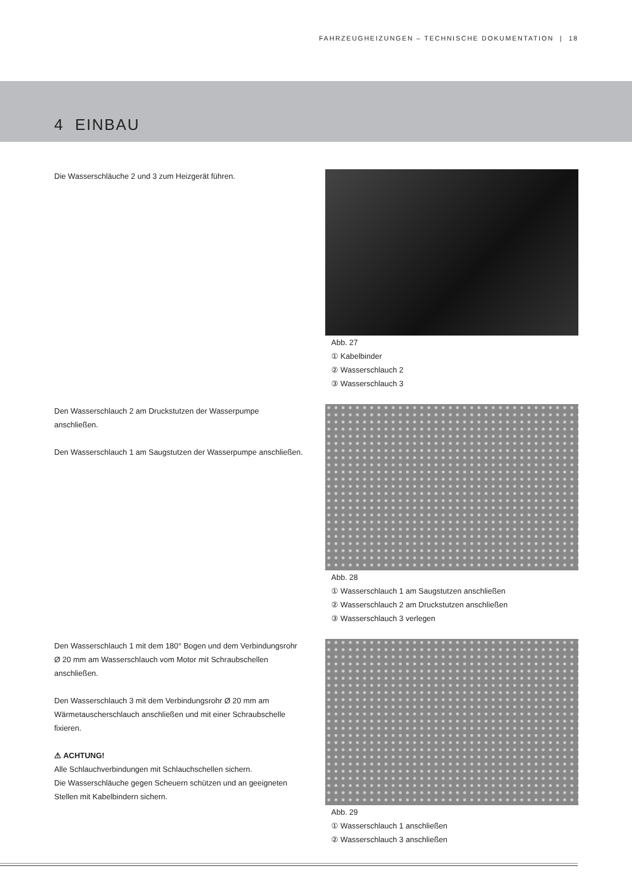FAHRZEUGHEIZUNGEN – TECHNISCHE DOKUMENTATION | 18
4 EINBAU
Die Wasserschläuche 2 und 3 zum Heizgerät führen. Abb. 27
① Kabelbinder
② Wasserschlauch 2
③ Wasserschlauch 3
Den Wasserschlauch 2 am Druckstutzen der Wasserpumpe anschließen.
Den Wasserschlauch 1 am Saugstutzen der Wasserpumpe anschließen.
Abb. 28
① Wasserschlauch 1 am Saugstutzen anschließen
② Wasserschlauch 2 am Druckstutzen anschließen
③ Wasserschlauch 3 verlegen
Den Wasserschlauch 1 mit dem 180° Bogen und dem Verbindungsrohr Ø 20 mm am Wasserschlauch vom Motor mit Schraubschellen anschließen.
Den Wasserschlauch 3 mit dem Verbindungsrohr Ø 20 mm am Wärmetauscherschlauch anschließen und mit einer Schraubschelle fixieren.
⚠ ACHTUNG!
Alle Schlauchverbindungen mit Schlauchschellen sichern.
Die Wasserschläuche gegen Scheuern schützen und an geeigneten Stellen mit Kabelbindern sichern.
Abb. 29
① Wasserschlauch 1 anschließen
② Wasserschlauch 3 anschließen